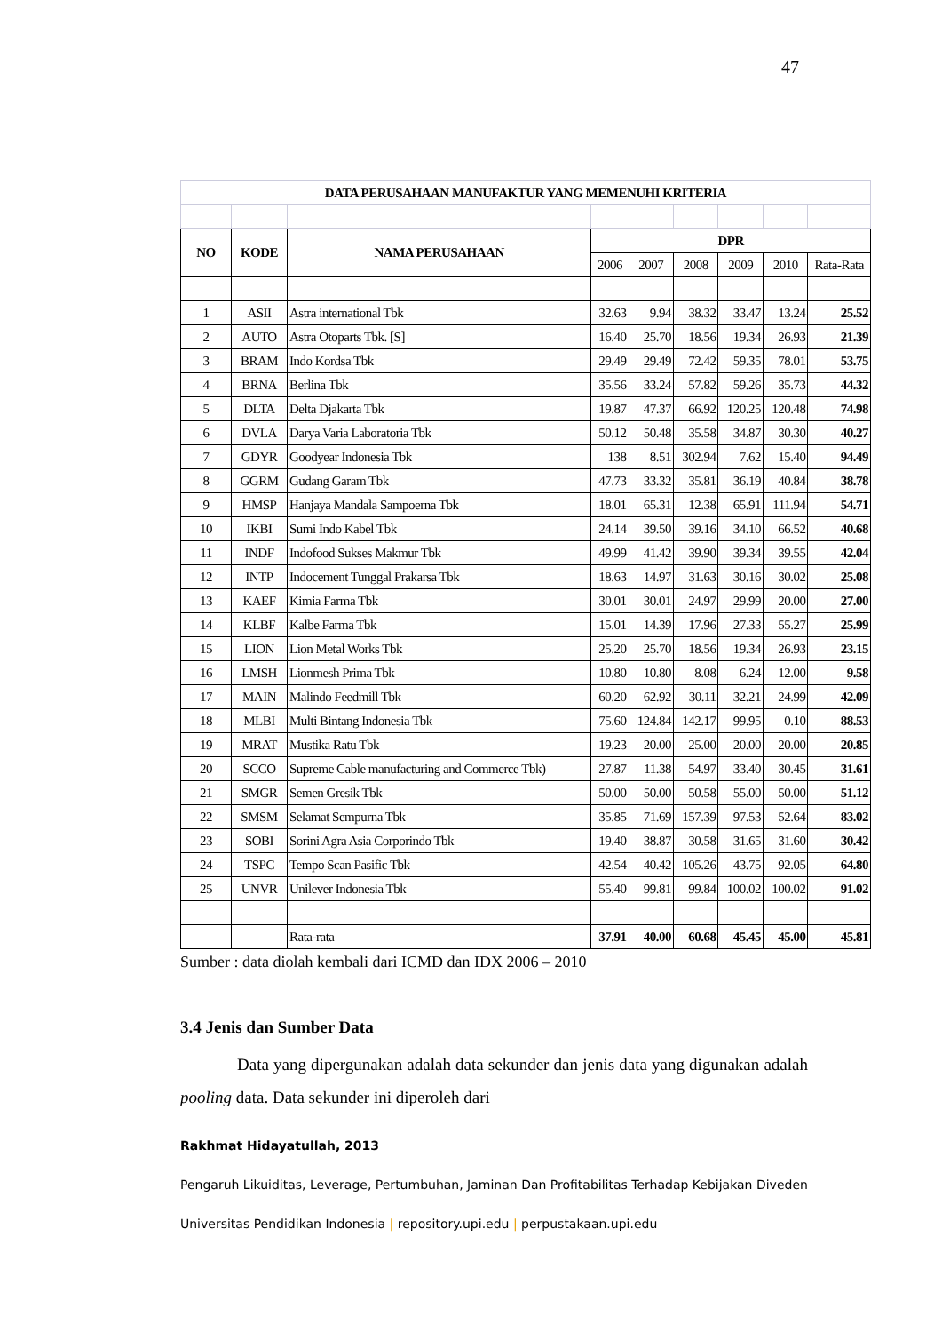47
| DATA PERUSAHAAN MANUFAKTUR YANG MEMENUHI KRITERIA | | | | | | | | |
| NO | KODE | NAMA PERUSAHAAN | DPR | | | | | |
| | | | 2006 | 2007 | 2008 | 2009 | 2010 | Rata-Rata |
| 1 | ASII | Astra international Tbk | 32.63 | 9.94 | 38.32 | 33.47 | 13.24 | 25.52 |
| 2 | AUTO | Astra Otoparts Tbk. [S] | 16.40 | 25.70 | 18.56 | 19.34 | 26.93 | 21.39 |
| 3 | BRAM | Indo Kordsa Tbk | 29.49 | 29.49 | 72.42 | 59.35 | 78.01 | 53.75 |
| 4 | BRNA | Berlina Tbk | 35.56 | 33.24 | 57.82 | 59.26 | 35.73 | 44.32 |
| 5 | DLTA | Delta Djakarta Tbk | 19.87 | 47.37 | 66.92 | 120.25 | 120.48 | 74.98 |
| 6 | DVLA | Darya Varia Laboratoria Tbk | 50.12 | 50.48 | 35.58 | 34.87 | 30.30 | 40.27 |
| 7 | GDYR | Goodyear Indonesia Tbk | 138 | 8.51 | 302.94 | 7.62 | 15.40 | 94.49 |
| 8 | GGRM | Gudang Garam Tbk | 47.73 | 33.32 | 35.81 | 36.19 | 40.84 | 38.78 |
| 9 | HMSP | Hanjaya Mandala Sampoerna Tbk | 18.01 | 65.31 | 12.38 | 65.91 | 111.94 | 54.71 |
| 10 | IKBI | Sumi Indo Kabel Tbk | 24.14 | 39.50 | 39.16 | 34.10 | 66.52 | 40.68 |
| 11 | INDF | Indofood Sukses Makmur Tbk | 49.99 | 41.42 | 39.90 | 39.34 | 39.55 | 42.04 |
| 12 | INTP | Indocement Tunggal Prakarsa Tbk | 18.63 | 14.97 | 31.63 | 30.16 | 30.02 | 25.08 |
| 13 | KAEF | Kimia Farma Tbk | 30.01 | 30.01 | 24.97 | 29.99 | 20.00 | 27.00 |
| 14 | KLBF | Kalbe Farma Tbk | 15.01 | 14.39 | 17.96 | 27.33 | 55.27 | 25.99 |
| 15 | LION | Lion Metal Works Tbk | 25.20 | 25.70 | 18.56 | 19.34 | 26.93 | 23.15 |
| 16 | LMSH | Lionmesh Prima Tbk | 10.80 | 10.80 | 8.08 | 6.24 | 12.00 | 9.58 |
| 17 | MAIN | Malindo Feedmill Tbk | 60.20 | 62.92 | 30.11 | 32.21 | 24.99 | 42.09 |
| 18 | MLBI | Multi Bintang Indonesia Tbk | 75.60 | 124.84 | 142.17 | 99.95 | 0.10 | 88.53 |
| 19 | MRAT | Mustika Ratu Tbk | 19.23 | 20.00 | 25.00 | 20.00 | 20.00 | 20.85 |
| 20 | SCCO | Supreme Cable manufacturing and Commerce Tbk) | 27.87 | 11.38 | 54.97 | 33.40 | 30.45 | 31.61 |
| 21 | SMGR | Semen Gresik Tbk | 50.00 | 50.00 | 50.58 | 55.00 | 50.00 | 51.12 |
| 22 | SMSM | Selamat Sempurna Tbk | 35.85 | 71.69 | 157.39 | 97.53 | 52.64 | 83.02 |
| 23 | SOBI | Sorini Agra Asia Corporindo Tbk | 19.40 | 38.87 | 30.58 | 31.65 | 31.60 | 30.42 |
| 24 | TSPC | Tempo Scan Pasific Tbk | 42.54 | 40.42 | 105.26 | 43.75 | 92.05 | 64.80 |
| 25 | UNVR | Unilever Indonesia Tbk | 55.40 | 99.81 | 99.84 | 100.02 | 100.02 | 91.02 |
| | | Rata-rata | 37.91 | 40.00 | 60.68 | 45.45 | 45.00 | 45.81 |
Sumber : data diolah kembali dari ICMD dan IDX 2006 – 2010
3.4 Jenis dan Sumber Data
Data yang dipergunakan adalah data sekunder dan jenis data yang digunakan adalah pooling data. Data sekunder ini diperoleh dari
Rakhmat Hidayatullah, 2013
Pengaruh Likuiditas, Leverage, Pertumbuhan, Jaminan Dan Profitabilitas Terhadap Kebijakan Diveden
Universitas Pendidikan Indonesia | repository.upi.edu | perpustakaan.upi.edu